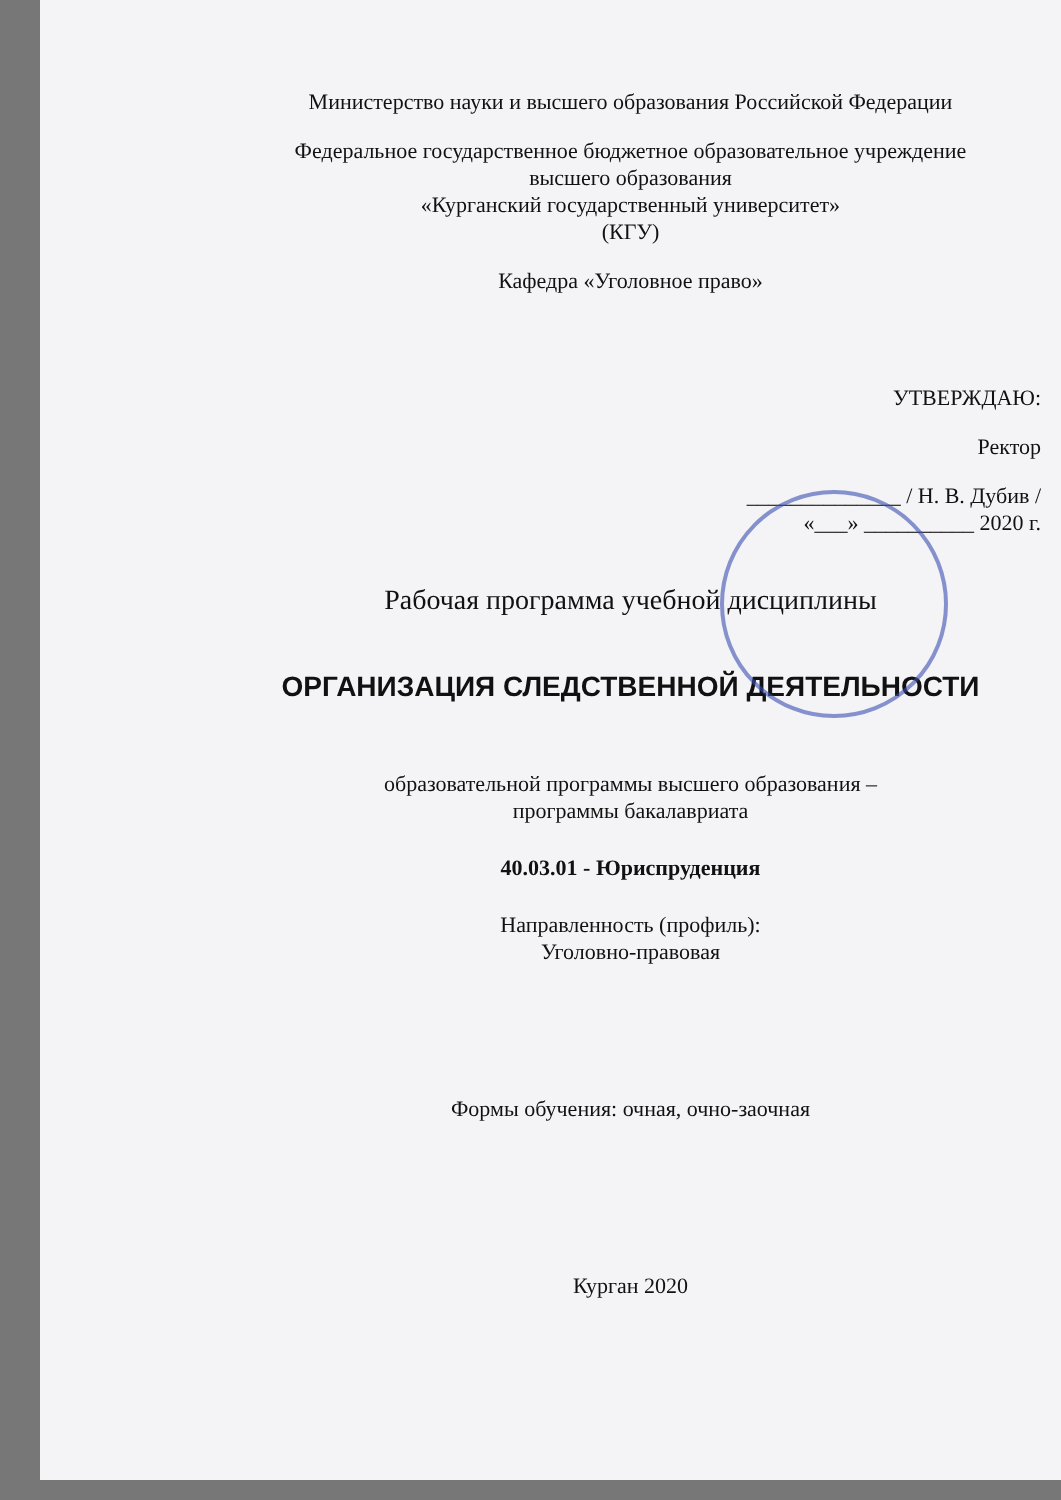Министерство науки и высшего образования Российской Федерации
Федеральное государственное бюджетное образовательное учреждение
высшего образования
«Курганский государственный университет»
(КГУ)
Кафедра «Уголовное право»
УТВЕРЖДАЮ:
Ректор
______________ / Н. В. Дубив /
«___» __________ 2020 г.
Рабочая программа учебной дисциплины
ОРГАНИЗАЦИЯ СЛЕДСТВЕННОЙ ДЕЯТЕЛЬНОСТИ
образовательной программы высшего образования –
программы бакалавриата
40.03.01 - Юриспруденция
Направленность (профиль):
Уголовно-правовая
Формы обучения: очная, очно-заочная
Курган 2020